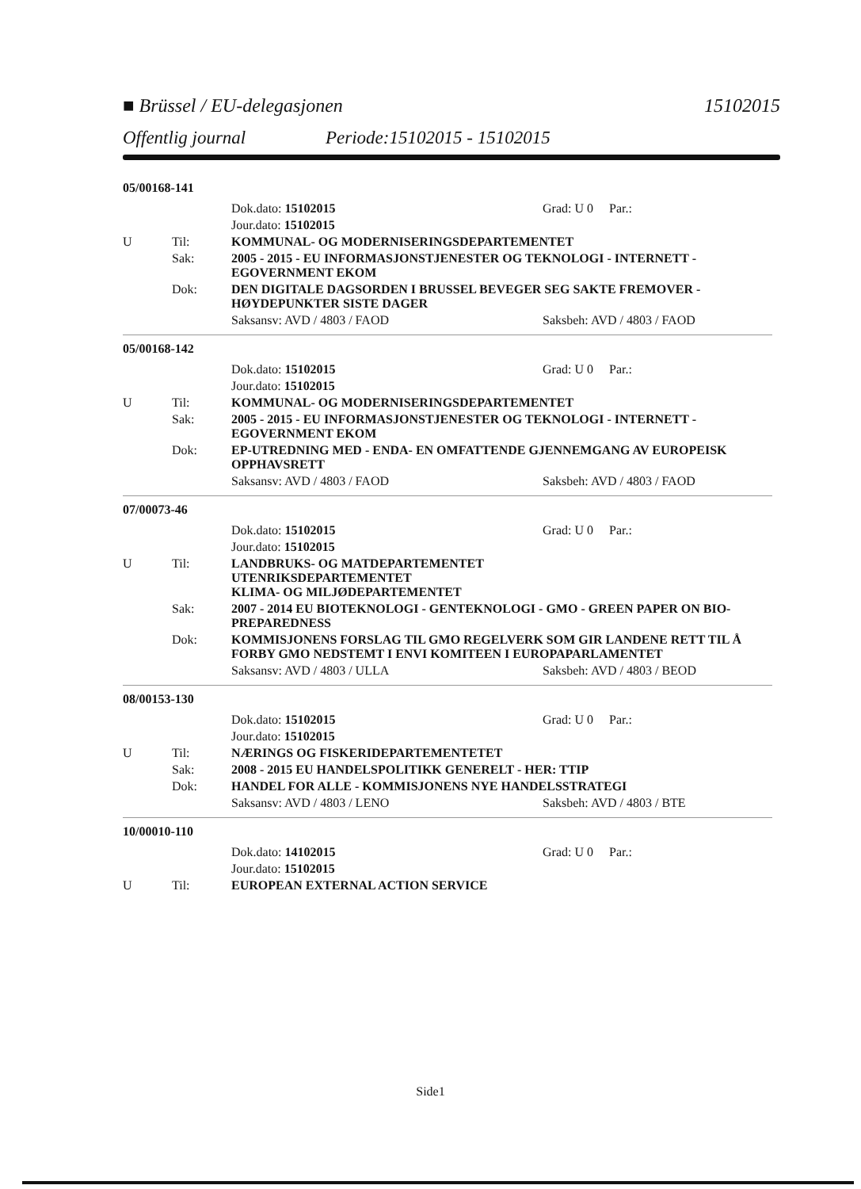■ Brüssel / EU-delegasjonen 15102015
Offentlig journal Periode:15102015 - 15102015
05/00168-141
Dok.dato: 15102015 Grad: U 0 Par.:
Jour.dato: 15102015
U Til: KOMMUNAL- OG MODERNISERINGSDEPARTEMENTET
Sak: 2005 - 2015 - EU INFORMASJONSTJENESTER OG TEKNOLOGI - INTERNETT - EGOVERNMENT EKOM
Dok: DEN DIGITALE DAGSORDEN I BRUSSEL BEVEGER SEG SAKTE FREMOVER - HØYDEPUNKTER SISTE DAGER
Saksansv: AVD / 4803 / FAOD Saksbeh: AVD / 4803 / FAOD
05/00168-142
Dok.dato: 15102015 Grad: U 0 Par.:
Jour.dato: 15102015
U Til: KOMMUNAL- OG MODERNISERINGSDEPARTEMENTET
Sak: 2005 - 2015 - EU INFORMASJONSTJENESTER OG TEKNOLOGI - INTERNETT - EGOVERNMENT EKOM
Dok: EP-UTREDNING MED - ENDA- EN OMFATTENDE GJENNEMGANG AV EUROPEISK OPPHAVSRETT
Saksansv: AVD / 4803 / FAOD Saksbeh: AVD / 4803 / FAOD
07/00073-46
Dok.dato: 15102015 Grad: U 0 Par.:
Jour.dato: 15102015
U Til: LANDBRUKS- OG MATDEPARTEMENTET
UTENRIKSDEPARTEMENTET
KLIMA- OG MILJØDEPARTEMENTET
Sak: 2007 - 2014 EU BIOTEKNOLOGI - GENTEKNOLOGI - GMO - GREEN PAPER ON BIO-PREPAREDNESS
Dok: KOMMISJONENS FORSLAG TIL GMO REGELVERK SOM GIR LANDENE RETT TIL Å FORBY GMO NEDSTEMT I ENVI KOMITEEN I EUROPAPARLAMENTET
Saksansv: AVD / 4803 / ULLA Saksbeh: AVD / 4803 / BEOD
08/00153-130
Dok.dato: 15102015 Grad: U 0 Par.:
Jour.dato: 15102015
U Til: NÆRINGS OG FISKERIDEPARTEMENTETET
Sak: 2008 - 2015 EU HANDELSPOLITIKK GENERELT - HER: TTIP
Dok: HANDEL FOR ALLE - KOMMISJONENS NYE HANDELSSTRATEGI
Saksansv: AVD / 4803 / LENO Saksbeh: AVD / 4803 / BTE
10/00010-110
Dok.dato: 14102015 Grad: U 0 Par.:
Jour.dato: 15102015
U Til: EUROPEAN EXTERNAL ACTION SERVICE
Side1